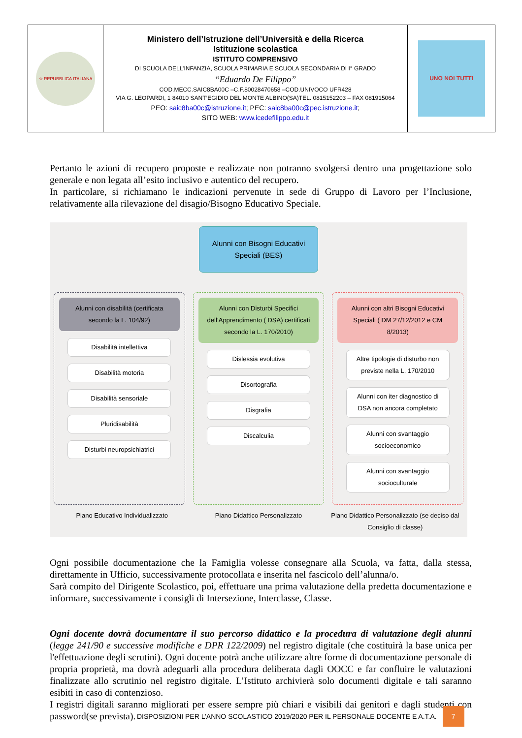| ☆ REPUBBLICA ITALIANA | Ministero dell’Istruzione dell’Università e della Ricerca Istituzione scolastica ISTITUTO COMPRENSIVO DI SCUOLA DELL’INFANZIA, SCUOLA PRIMARIA E SCUOLA SECONDARIA DI I° GRADO “Eduardo De Filippo” COD.MECC.SAIC8BA00C –C.F.80028470658 –COD.UNIVOCO UFR428 VIA G. LEOPARDI, 1 84010 SANT’EGIDIO DEL MONTE ALBINO(SA)TEL. 0815152203 – FAX 081915064 PEO: saic8ba00c@istruzione.it ; PEC: saic8ba00c@pec.istruzione.it ; SITO WEB: www.icedefilippo.edu.it | UNO NOI TUTTI |
Pertanto le azioni di recupero proposte e realizzate non potranno svolgersi dentro una progettazione solo generale e non legata all’esito inclusivo e autentico del recupero.
In particolare, si richiamano le indicazioni pervenute in sede di Gruppo di Lavoro per l’Inclusione, relativamente alla rilevazione del disagio/Bisogno Educativo Speciale.
Alunni con Bisogni Educativi Speciali (BES)
Alunni con disabilità (certificata secondo la L. 104/92)
Disabilità intellettiva
Disabilità motoria
Disabilità sensoriale
Pluridisabilità
Disturbi neuropsichiatrici
Alunni con Disturbi Specifici dell’Apprendimento ( DSA) certificati secondo la L. 170/2010)
Dislessia evolutiva
Disortografia
Disgrafia
Discalculia
Alunni con altri Bisogni Educativi Speciali ( DM 27/12/2012 e CM 8/2013)
Altre tipologie di disturbo non previste nella L. 170/2010
Alunni con iter diagnostico di DSA non ancora completato
Alunni con svantaggio socioeconomico
Alunni con svantaggio socioculturale
Piano Educativo Individualizzato
Piano Didattico Personalizzato Piano Didattico Personalizzato (se deciso dal Consiglio di classe)
Ogni possibile documentazione che la Famiglia volesse consegnare alla Scuola, va fatta, dalla stessa, direttamente in Ufficio, successivamente protocollata e inserita nel fascicolo dell’alunna/o.
Sarà compito del Dirigente Scolastico, poi, effettuare una prima valutazione della predetta documentazione e informare, successivamente i consigli di Intersezione, Interclasse, Classe.
Ogni docente dovrà documentare il suo percorso didattico e la procedura di valutazione degli alunni (legge 241/90 e successive modifiche e DPR 122/2009) nel registro digitale (che costituirà la base unica per l'effettuazione degli scrutini). Ogni docente potrà anche utilizzare altre forme di documentazione personale di propria proprietà, ma dovrà adeguarli alla procedura deliberata dagli OOCC e far confluire le valutazioni finalizzate allo scrutinio nel registro digitale. L’Istituto archivierà solo documenti digitale e tali saranno esibiti in caso di contenzioso.
I registri digitali saranno migliorati per essere sempre più chiari e visibili dai genitori e dagli studenti con password(se prevista).
DISPOSIZIONI PER L’ANNO SCOLASTICO 2019/2020 PER IL PERSONALE DOCENTE E A.T.A. 7